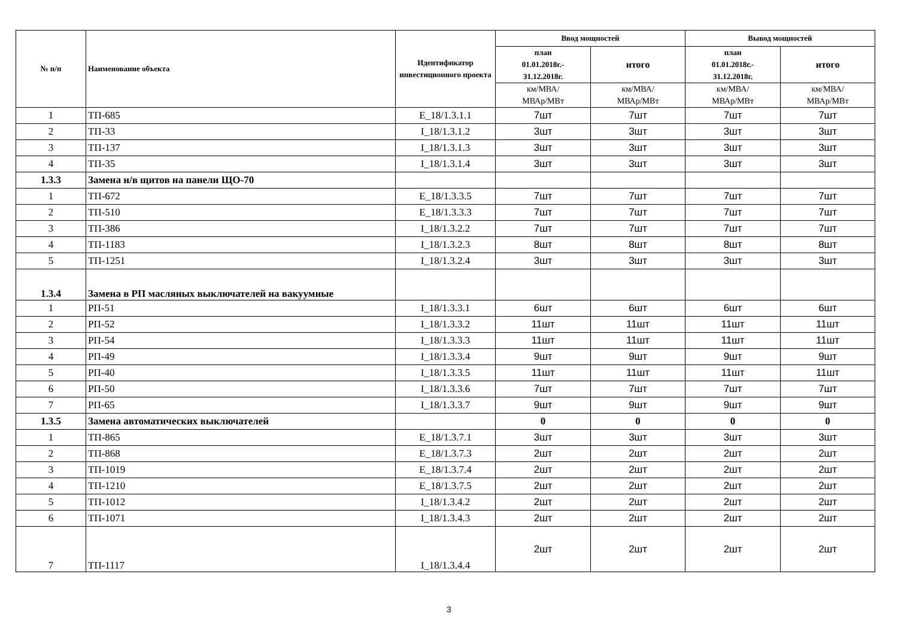| № п/п | Наименование объекта | Идентификатор инвестиционного проекта | Ввод мощностей | | Вывод мощностей | |
| --- | --- | --- | --- | --- | --- | --- |
| | | | план 01.01.2018г.- 31.12.2018г. | итого | план 01.01.2018г.- 31.12.2018г. | итого |
| | | | км/МВА/ МВАр/МВт | км/МВА/ МВАр/МВт | км/МВА/ МВАр/МВт | км/МВА/ МВАр/МВт |
| 1 | ТП-685 | E_18/1.3.1.1 | 7шт | 7шт | 7шт | 7шт |
| 2 | ТП-33 | I_18/1.3.1.2 | 3шт | 3шт | 3шт | 3шт |
| 3 | ТП-137 | I_18/1.3.1.3 | 3шт | 3шт | 3шт | 3шт |
| 4 | ТП-35 | I_18/1.3.1.4 | 3шт | 3шт | 3шт | 3шт |
| 1.3.3 | Замена н/в щитов на панели ЩО-70 | | | | | |
| 1 | ТП-672 | E_18/1.3.3.5 | 7шт | 7шт | 7шт | 7шт |
| 2 | ТП-510 | E_18/1.3.3.3 | 7шт | 7шт | 7шт | 7шт |
| 3 | ТП-386 | I_18/1.3.2.2 | 7шт | 7шт | 7шт | 7шт |
| 4 | ТП-1183 | I_18/1.3.2.3 | 8шт | 8шт | 8шт | 8шт |
| 5 | ТП-1251 | I_18/1.3.2.4 | 3шт | 3шт | 3шт | 3шт |
| 1.3.4 | Замена в РП масляных выключателей на вакуумные | | | | | |
| 1 | РП-51 | I_18/1.3.3.1 | 6шт | 6шт | 6шт | 6шт |
| 2 | РП-52 | I_18/1.3.3.2 | 11шт | 11шт | 11шт | 11шт |
| 3 | РП-54 | I_18/1.3.3.3 | 11шт | 11шт | 11шт | 11шт |
| 4 | РП-49 | I_18/1.3.3.4 | 9шт | 9шт | 9шт | 9шт |
| 5 | РП-40 | I_18/1.3.3.5 | 11шт | 11шт | 11шт | 11шт |
| 6 | РП-50 | I_18/1.3.3.6 | 7шт | 7шт | 7шт | 7шт |
| 7 | РП-65 | I_18/1.3.3.7 | 9шт | 9шт | 9шт | 9шт |
| 1.3.5 | Замена автоматических выключателей | | 0 | 0 | 0 | 0 |
| 1 | ТП-865 | E_18/1.3.7.1 | 3шт | 3шт | 3шт | 3шт |
| 2 | ТП-868 | E_18/1.3.7.3 | 2шт | 2шт | 2шт | 2шт |
| 3 | ТП-1019 | E_18/1.3.7.4 | 2шт | 2шт | 2шт | 2шт |
| 4 | ТП-1210 | E_18/1.3.7.5 | 2шт | 2шт | 2шт | 2шт |
| 5 | ТП-1012 | I_18/1.3.4.2 | 2шт | 2шт | 2шт | 2шт |
| 6 | ТП-1071 | I_18/1.3.4.3 | 2шт | 2шт | 2шт | 2шт |
| 7 | ТП-1117 | I_18/1.3.4.4 | 2шт | 2шт | 2шт | 2шт |
3